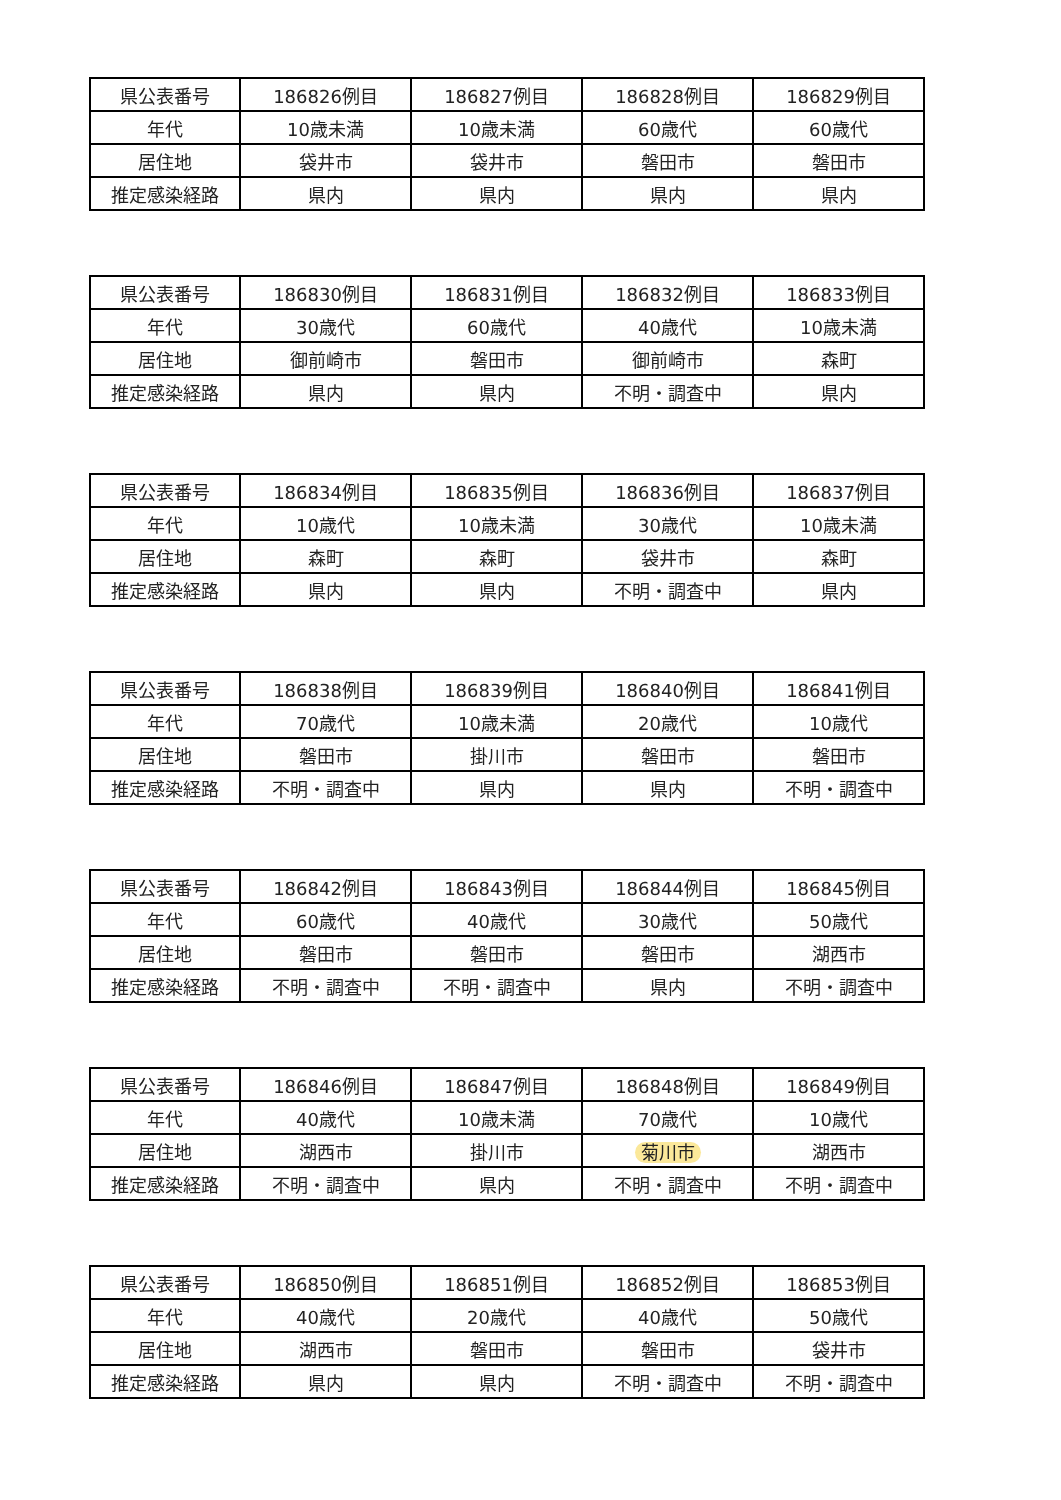| 県公表番号 | 186826例目 | 186827例目 | 186828例目 | 186829例目 |
| 年代 | 10歳未満 | 10歳未満 | 60歳代 | 60歳代 |
| 居住地 | 袋井市 | 袋井市 | 磐田市 | 磐田市 |
| 推定感染経路 | 県内 | 県内 | 県内 | 県内 |
| 県公表番号 | 186830例目 | 186831例目 | 186832例目 | 186833例目 |
| 年代 | 30歳代 | 60歳代 | 40歳代 | 10歳未満 |
| 居住地 | 御前崎市 | 磐田市 | 御前崎市 | 森町 |
| 推定感染経路 | 県内 | 県内 | 不明・調査中 | 県内 |
| 県公表番号 | 186834例目 | 186835例目 | 186836例目 | 186837例目 |
| 年代 | 10歳代 | 10歳未満 | 30歳代 | 10歳未満 |
| 居住地 | 森町 | 森町 | 袋井市 | 森町 |
| 推定感染経路 | 県内 | 県内 | 不明・調査中 | 県内 |
| 県公表番号 | 186838例目 | 186839例目 | 186840例目 | 186841例目 |
| 年代 | 70歳代 | 10歳未満 | 20歳代 | 10歳代 |
| 居住地 | 磐田市 | 掛川市 | 磐田市 | 磐田市 |
| 推定感染経路 | 不明・調査中 | 県内 | 県内 | 不明・調査中 |
| 県公表番号 | 186842例目 | 186843例目 | 186844例目 | 186845例目 |
| 年代 | 60歳代 | 40歳代 | 30歳代 | 50歳代 |
| 居住地 | 磐田市 | 磐田市 | 磐田市 | 湖西市 |
| 推定感染経路 | 不明・調査中 | 不明・調査中 | 県内 | 不明・調査中 |
| 県公表番号 | 186846例目 | 186847例目 | 186848例目 | 186849例目 |
| 年代 | 40歳代 | 10歳未満 | 70歳代 | 10歳代 |
| 居住地 | 湖西市 | 掛川市 | 菊川市 | 湖西市 |
| 推定感染経路 | 不明・調査中 | 県内 | 不明・調査中 | 不明・調査中 |
| 県公表番号 | 186850例目 | 186851例目 | 186852例目 | 186853例目 |
| 年代 | 40歳代 | 20歳代 | 40歳代 | 50歳代 |
| 居住地 | 湖西市 | 磐田市 | 磐田市 | 袋井市 |
| 推定感染経路 | 県内 | 県内 | 不明・調査中 | 不明・調査中 |